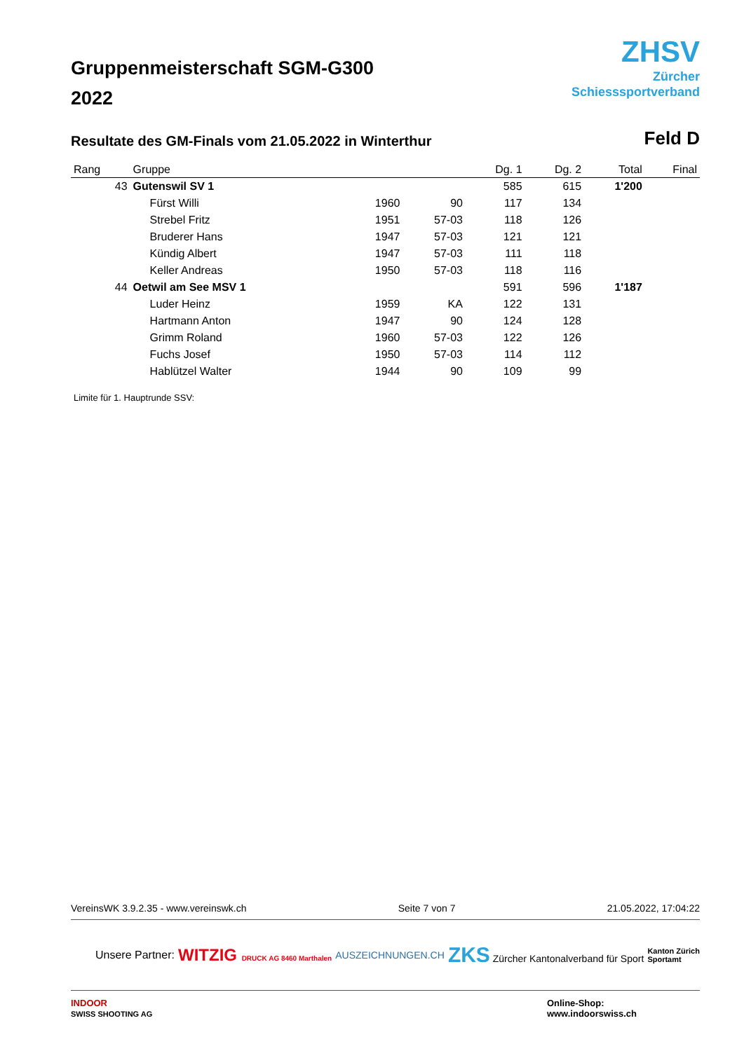Gruppenmeisterschaft SGM-G300
2022
ZHSV
Zürcher
Schiesssportverband
Resultate des GM-Finals vom 21.05.2022 in Winterthur
Feld D
| Rang | Gruppe | | | Dg. 1 | Dg. 2 | Total | Final |
| --- | --- | --- | --- | --- | --- | --- | --- |
| 43 | Gutenswil SV 1 | | | 585 | 615 | 1'200 | |
| | Fürst Willi | 1960 | 90 | 117 | 134 | | |
| | Strebel Fritz | 1951 | 57-03 | 118 | 126 | | |
| | Bruderer Hans | 1947 | 57-03 | 121 | 121 | | |
| | Kündig Albert | 1947 | 57-03 | 111 | 118 | | |
| | Keller Andreas | 1950 | 57-03 | 118 | 116 | | |
| 44 | Oetwil am See MSV 1 | | | 591 | 596 | 1'187 | |
| | Luder Heinz | 1959 | KA | 122 | 131 | | |
| | Hartmann Anton | 1947 | 90 | 124 | 128 | | |
| | Grimm Roland | 1960 | 57-03 | 122 | 126 | | |
| | Fuchs Josef | 1950 | 57-03 | 114 | 112 | | |
| | Hablützel Walter | 1944 | 90 | 109 | 99 | | |
Limite für 1. Hauptrunde SSV:
VereinsWK 3.9.2.35 - www.vereinswk.ch Seite 7 von 7 21.05.2022, 17:04:22
Unsere Partner: WITZIG DRUCK AG 8460 Marthalen AUSZEICHNUNGEN.CH ZKS Zürcher Kantonalverband für Sport Kanton Zürich
Sportamt
INDOOR
SWISS SHOOTING AG Online-Shop:
www.indoorswiss.ch